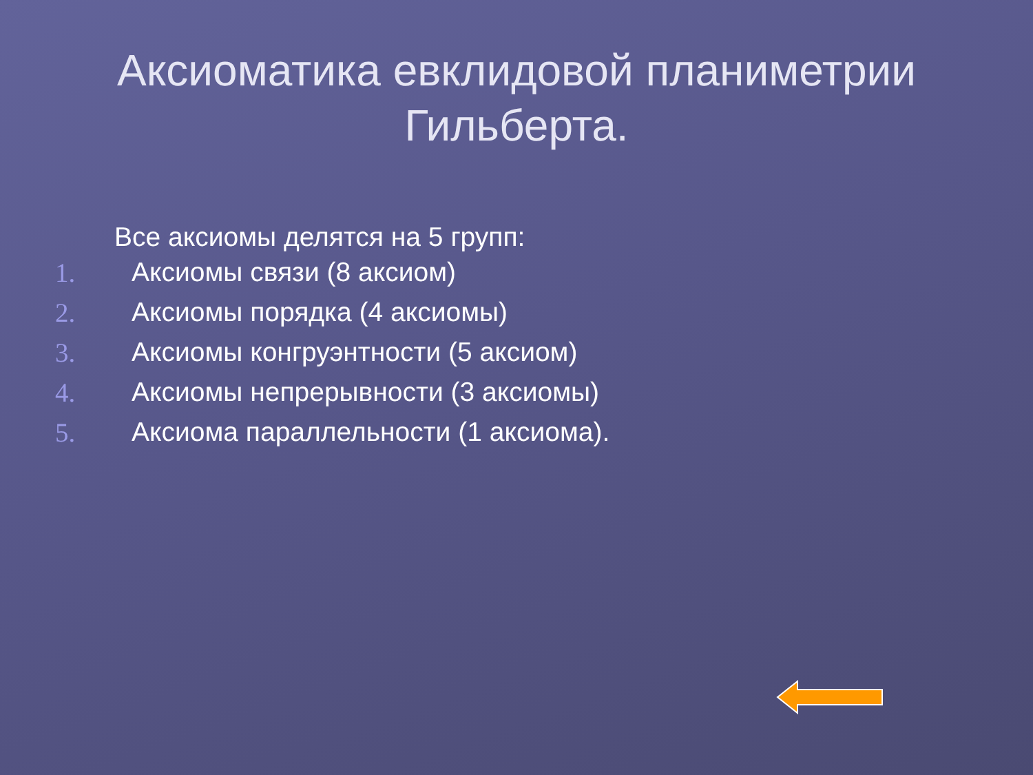Аксиоматика евклидовой планиметрии Гильберта.
Все аксиомы делятся на 5 групп:
1. Аксиомы связи (8 аксиом)
2. Аксиомы порядка (4 аксиомы)
3. Аксиомы конгруэнтности (5 аксиом)
4. Аксиомы непрерывности (3 аксиомы)
5. Аксиома параллельности (1 аксиома).